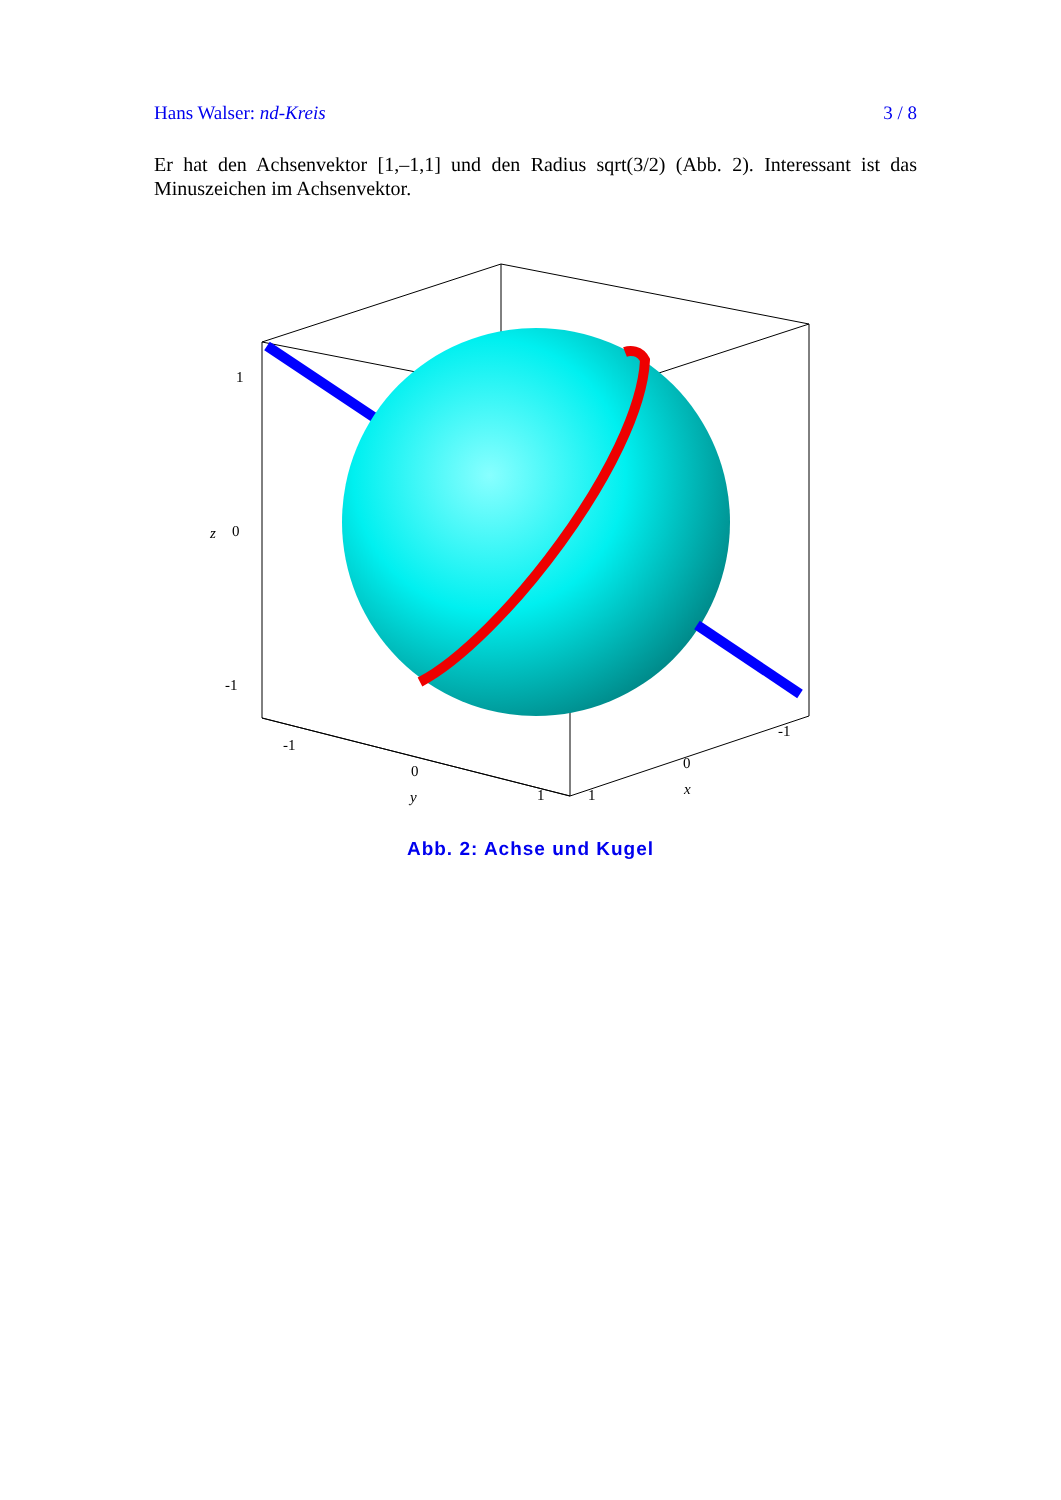Hans Walser: nd-Kreis 3 / 8
Er hat den Achsenvektor [1,–1,1] und den Radius sqrt(3/2) (Abb. 2). Interessant ist das Minuszeichen im Achsenvektor.
1
0
-1
z
-1
0
1
y
1
0
-1
x
Abb. 2: Achse und Kugel